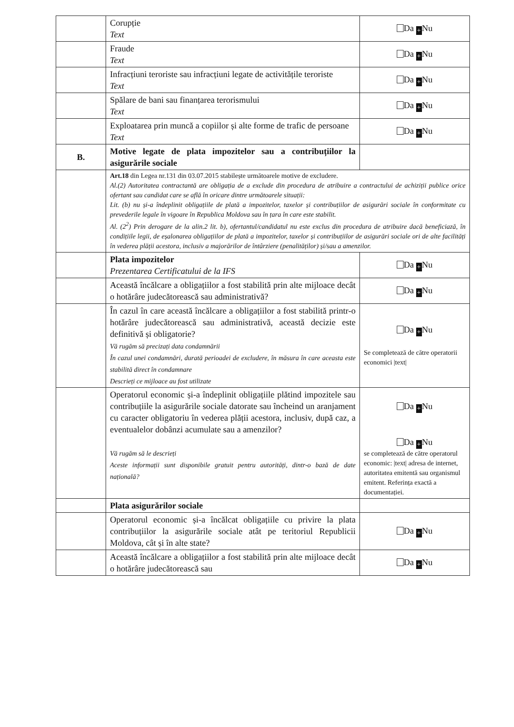| | Corupție Text | Da + Nu |
| | Fraude Text | Da + Nu |
| | Infracțiuni teroriste sau infracțiuni legate de activitățile teroriste Text | Da + Nu |
| | Spălare de bani sau finanțarea terorismului Text | Da + Nu |
| | Exploatarea prin muncă a copiilor și alte forme de trafic de persoane Text | Da + Nu |
| B. | Motive legate de plata impozitelor sau a contribuțiilor la asigurările sociale | |
| | Art.18 din Legea nr.131 din 03.07.2015 stabilește următoarele motive de excludere. Al.(2) Autoritatea contractantă are obligația de a exclude din procedura de atribuire a contractului de achiziții publice orice ofertant sau candidat care se află în oricare dintre următoarele situații: Lit. (b) nu și-a îndeplinit obligațiile de plată a impozitelor, taxelor și contribuțiilor de asigurări sociale în conformitate cu prevederile legale în vigoare în Republica Moldova sau în țara în care este stabilit. Al. (2<sup>2</sup>) Prin derogare de la alin.2 lit. b), ofertantul/candidatul nu este exclus din procedura de atribuire dacă beneficiază, în condițiile legii, de eșalonarea obligațiilor de plată a impozitelor, taxelor și contribuțiilor de asigurări sociale ori de alte facilități în vederea plății acestora, inclusiv a majorărilor de întârziere (penalităților) și/sau a amenzilor. | |
| | Plata impozitelor Prezentarea Certificatului de la IFS | Da + Nu |
| | Această încălcare a obligațiilor a fost stabilită prin alte mijloace decât o hotărâre judecătorească sau administrativă? | Da + Nu |
| | În cazul în care această încălcare a obligațiilor a fost stabilită printr-o hotărâre judecătorească sau administrativă, această decizie este definitivă și obligatorie? Vă rugăm să precizați data condamnării În cazul unei condamnări, durată perioadei de excludere, în măsura în care aceasta este stabilită direct în condamnare Descrieți ce mijloace au fost utilizate | Da + Nu Se completează de către operatorii economici /text/ |
| | Operatorul economic și-a îndeplinit obligațiile plătind impozitele sau contribuțiile la asigurările sociale datorate sau încheind un aranjament cu caracter obligatoriu în vederea plății acestora, inclusiv, după caz, a eventualelor dobânzi acumulate sau a amenzilor? Vă rugăm să le descrieți Aceste informații sunt disponibile gratuit pentru autorități, dintr-o bază de date națională? | Da + Nu Da + Nu se completează de către operatorul economic: /text/ adresa de internet, autoritatea emitentă sau organismul emitent. Referința exactă a documentației. |
| | Plata asigurărilor sociale | |
| | Operatorul economic și-a încălcat obligațiile cu privire la plata contribuțiilor la asigurările sociale atât pe teritoriul Republicii Moldova, cât și în alte state? | Da + Nu |
| | Această încălcare a obligațiilor a fost stabilită prin alte mijloace decât o hotărâre judecătorească sau | Da + Nu |